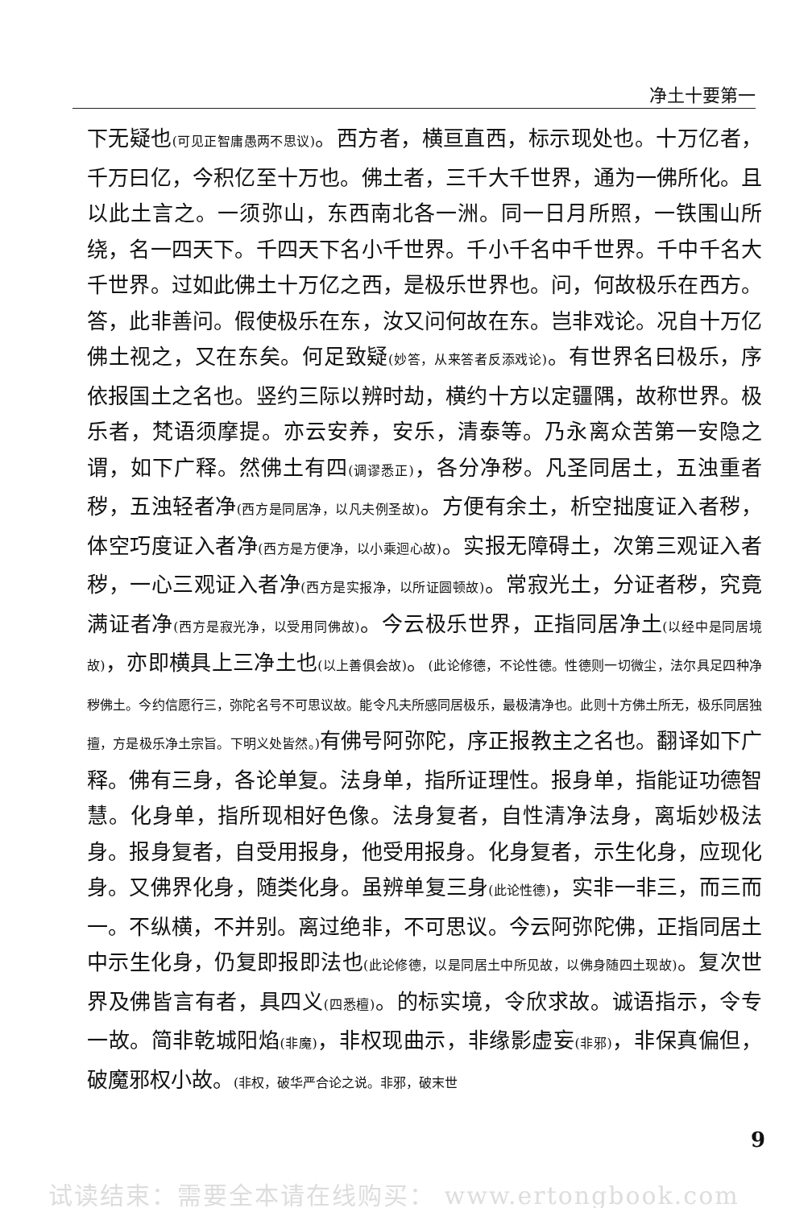净土十要第一
下无疑也(可见正智庸愚两不思议)。西方者，横亘直西，标示现处也。十万亿者，千万曰亿，今积亿至十万也。佛土者，三千大千世界，通为一佛所化。且以此土言之。一须弥山，东西南北各一洲。同一日月所照，一铁围山所绕，名一四天下。千四天下名小千世界。千小千名中千世界。千中千名大千世界。过如此佛土十万亿之西，是极乐世界也。问，何故极乐在西方。答，此非善问。假使极乐在东，汝又问何故在东。岂非戏论。况自十万亿佛土视之，又在东矣。何足致疑(妙答，从来答者反添戏论)。有世界名曰极乐，序依报国土之名也。竖约三际以辨时劫，横约十方以定疆隅，故称世界。极乐者，梵语须摩提。亦云安养，安乐，清泰等。乃永离众苦第一安隐之谓，如下广释。然佛土有四(调谬悉正)，各分净秽。凡圣同居土，五浊重者秽，五浊轻者净(西方是同居净，以凡夫例圣故)。方便有余土，析空拙度证入者秽，体空巧度证入者净(西方是方便净，以小乘迴心故)。实报无障碍土，次第三观证入者秽，一心三观证入者净(西方是实报净，以所证圆顿故)。常寂光土，分证者秽，究竟满证者净(西方是寂光净，以受用同佛故)。今云极乐世界，正指同居净土(以经中是同居境故)，亦即横具上三净土也(以上善俱会故)。(此论修德，不论性德。性德则一切微尘，法尔具足四种净秽佛土。今约信愿行三，弥陀名号不可思议故。能令凡夫所感同居极乐，最极清净也。此则十方佛土所无，极乐同居独擅，方是极乐净土宗旨。下明义处皆然。) 有佛号阿弥陀，序正报教主之名也。翻译如下广释。佛有三身，各论单复。法身单，指所证理性。报身单，指能证功德智慧。化身单，指所现相好色像。法身复者，自性清净法身，离垢妙极法身。报身复者，自受用报身，他受用报身。化身复者，示生化身，应现化身。又佛界化身，随类化身。虽辨单复三身(此论性德)，实非一非三，而三而一。不纵横，不并别。离过绝非，不可思议。今云阿弥陀佛，正指同居土中示生化身，仍复即报即法也(此论修德，以是同居土中所见故，以佛身随四土现故)。复次世界及佛皆言有者，具四义(四悉檀)。的标实境，令欣求故。诚语指示，令专一故。简非乾城阳焰(非魔)，非权现曲示，非缘影虚妄(非邪)，非保真偏但，破魔邪权小故。(非权，破华严合论之说。非邪，破末世
9
试读结束：需要全本请在线购买： www.ertongbook.com